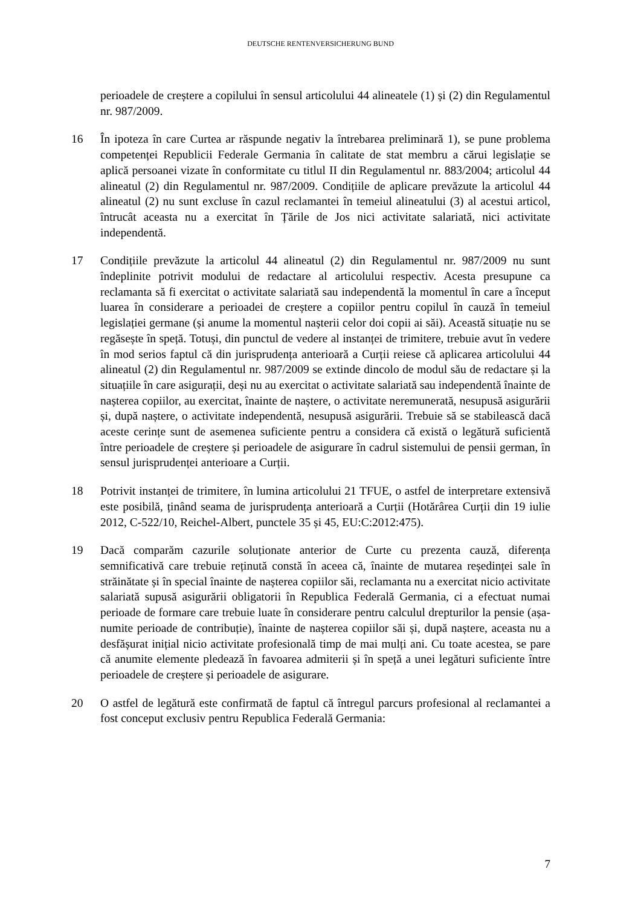DEUTSCHE RENTENVERSICHERUNG BUND
perioadele de creștere a copilului în sensul articolului 44 alineatele (1) și (2) din Regulamentul nr. 987/2009.
16 În ipoteza în care Curtea ar răspunde negativ la întrebarea preliminară 1), se pune problema competenței Republicii Federale Germania în calitate de stat membru a cărui legislație se aplică persoanei vizate în conformitate cu titlul II din Regulamentul nr. 883/2004; articolul 44 alineatul (2) din Regulamentul nr. 987/2009. Condițiile de aplicare prevăzute la articolul 44 alineatul (2) nu sunt excluse în cazul reclamantei în temeiul alineatului (3) al acestui articol, întrucât aceasta nu a exercitat în Țările de Jos nici activitate salariată, nici activitate independentă.
17 Condițiile prevăzute la articolul 44 alineatul (2) din Regulamentul nr. 987/2009 nu sunt îndeplinite potrivit modului de redactare al articolului respectiv. Acesta presupune ca reclamanta să fi exercitat o activitate salariată sau independentă la momentul în care a început luarea în considerare a perioadei de creștere a copiilor pentru copilul în cauză în temeiul legislației germane (și anume la momentul nașterii celor doi copii ai săi). Această situație nu se regăsește în speță. Totuși, din punctul de vedere al instanței de trimitere, trebuie avut în vedere în mod serios faptul că din jurisprudența anterioară a Curții reiese că aplicarea articolului 44 alineatul (2) din Regulamentul nr. 987/2009 se extinde dincolo de modul său de redactare și la situațiile în care asigurații, deși nu au exercitat o activitate salariată sau independentă înainte de nașterea copiilor, au exercitat, înainte de naștere, o activitate neremunerată, nesupusă asigurării și, după naștere, o activitate independentă, nesupusă asigurării. Trebuie să se stabilească dacă aceste cerințe sunt de asemenea suficiente pentru a considera că există o legătură suficientă între perioadele de creștere și perioadele de asigurare în cadrul sistemului de pensii german, în sensul jurisprudenței anterioare a Curții.
18 Potrivit instanței de trimitere, în lumina articolului 21 TFUE, o astfel de interpretare extensivă este posibilă, ținând seama de jurisprudența anterioară a Curții (Hotărârea Curții din 19 iulie 2012, C-522/10, Reichel-Albert, punctele 35 și 45, EU:C:2012:475).
19 Dacă comparăm cazurile soluționate anterior de Curte cu prezenta cauză, diferența semnificativă care trebuie reținută constă în aceea că, înainte de mutarea reședinței sale în străinătate și în special înainte de nașterea copiilor săi, reclamanta nu a exercitat nicio activitate salariată supusă asigurării obligatorii în Republica Federală Germania, ci a efectuat numai perioade de formare care trebuie luate în considerare pentru calculul drepturilor la pensie (așa-numite perioade de contribuție), înainte de nașterea copiilor săi și, după naștere, aceasta nu a desfășurat inițial nicio activitate profesională timp de mai mulți ani. Cu toate acestea, se pare că anumite elemente pledează în favoarea admiterii și în speță a unei legături suficiente între perioadele de creștere și perioadele de asigurare.
20 O astfel de legătură este confirmată de faptul că întregul parcurs profesional al reclamantei a fost conceput exclusiv pentru Republica Federală Germania:
7